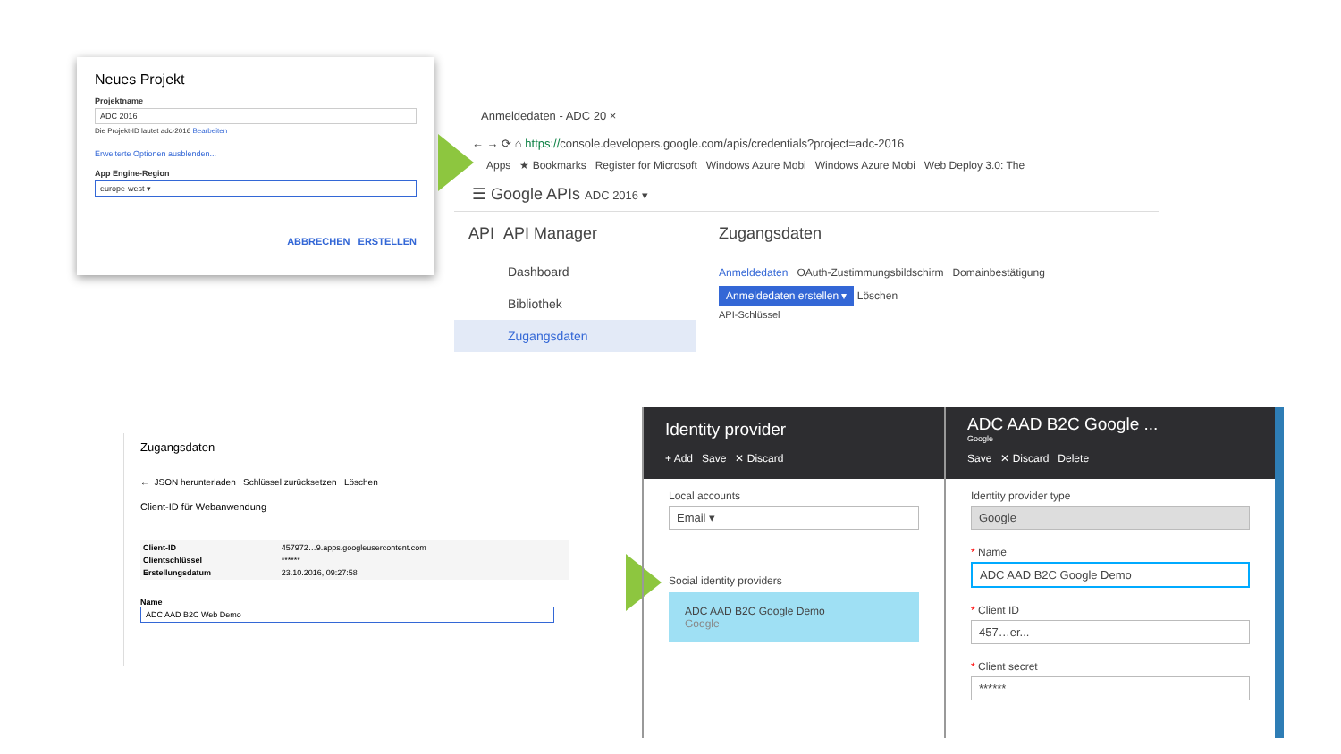Neues Projekt
Projektname
ADC 2016
Die Projekt-ID lautet adc-2016 Bearbeiten
Erweiterte Optionen ausblenden...
App Engine-Region
europe-west ▾
ABBRECHEN ERSTELLEN
Anmeldedaten - ADC 20 ×
← → ⟳ ⌂ https://console.developers.google.com/apis/credentials?project=adc-2016
Apps ★ Bookmarks Register for Microsoft Windows Azure Mobi Windows Azure Mobi Web Deploy 3.0: The
☰ Google APIs ADC 2016 ▾
API API Manager
Dashboard
Bibliothek
Zugangsdaten
Zugangsdaten
Anmeldedaten OAuth-Zustimmungsbildschirm Domainbestätigung
Anmeldedaten erstellen ▾ Löschen
API-Schlüssel
Zugangsdaten
← JSON herunterladen Schlüssel zurücksetzen Löschen
Client-ID für Webanwendung
| Client-ID | 457972…9.apps.googleusercontent.com |
| Clientschlüssel | ****** |
| Erstellungsdatum | 23.10.2016, 09:27:58 |
Name
ADC AAD B2C Web Demo
Identity provider
+ Add Save ✕ Discard
Local accounts
Email ▾
Social identity providers
ADC AAD B2C Google Demo
Google
ADC AAD B2C Google ...
Google
Save ✕ Discard Delete
Identity provider type
Google
* Name
ADC AAD B2C Google Demo
* Client ID
457…er...
* Client secret
******